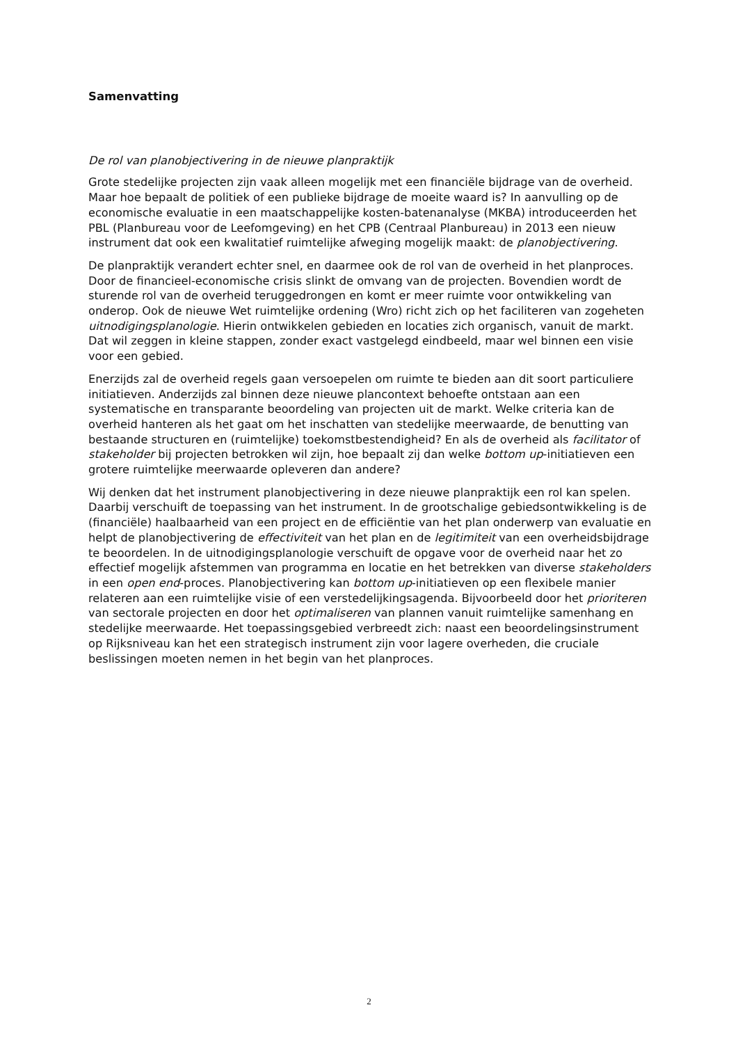Samenvatting
De rol van planobjectivering in de nieuwe planpraktijk
Grote stedelijke projecten zijn vaak alleen mogelijk met een financiële bijdrage van de overheid. Maar hoe bepaalt de politiek of een publieke bijdrage de moeite waard is? In aanvulling op de economische evaluatie in een maatschappelijke kosten-batenanalyse (MKBA) introduceerden het PBL (Planbureau voor de Leefomgeving) en het CPB (Centraal Planbureau) in 2013 een nieuw instrument dat ook een kwalitatief ruimtelijke afweging mogelijk maakt: de planobjectivering.
De planpraktijk verandert echter snel, en daarmee ook de rol van de overheid in het planproces. Door de financieel-economische crisis slinkt de omvang van de projecten. Bovendien wordt de sturende rol van de overheid teruggedrongen en komt er meer ruimte voor ontwikkeling van onderop. Ook de nieuwe Wet ruimtelijke ordening (Wro) richt zich op het faciliteren van zogeheten uitnodigingsplanologie. Hierin ontwikkelen gebieden en locaties zich organisch, vanuit de markt. Dat wil zeggen in kleine stappen, zonder exact vastgelegd eindbeeld, maar wel binnen een visie voor een gebied.
Enerzijds zal de overheid regels gaan versoepelen om ruimte te bieden aan dit soort particuliere initiatieven. Anderzijds zal binnen deze nieuwe plancontext behoefte ontstaan aan een systematische en transparante beoordeling van projecten uit de markt. Welke criteria kan de overheid hanteren als het gaat om het inschatten van stedelijke meerwaarde, de benutting van bestaande structuren en (ruimtelijke) toekomstbestendigheid? En als de overheid als facilitator of stakeholder bij projecten betrokken wil zijn, hoe bepaalt zij dan welke bottom up-initiatieven een grotere ruimtelijke meerwaarde opleveren dan andere?
Wij denken dat het instrument planobjectivering in deze nieuwe planpraktijk een rol kan spelen. Daarbij verschuift de toepassing van het instrument. In de grootschalige gebiedsontwikkeling is de (financiële) haalbaarheid van een project en de efficiëntie van het plan onderwerp van evaluatie en helpt de planobjectivering de effectiviteit van het plan en de legitimiteit van een overheidsbijdrage te beoordelen. In de uitnodigingsplanologie verschuift de opgave voor de overheid naar het zo effectief mogelijk afstemmen van programma en locatie en het betrekken van diverse stakeholders in een open end-proces. Planobjectivering kan bottom up-initiatieven op een flexibele manier relateren aan een ruimtelijke visie of een verstedelijkingsagenda. Bijvoorbeeld door het prioriteren van sectorale projecten en door het optimaliseren van plannen vanuit ruimtelijke samenhang en stedelijke meerwaarde. Het toepassingsgebied verbreedt zich: naast een beoordelingsinstrument op Rijksniveau kan het een strategisch instrument zijn voor lagere overheden, die cruciale beslissingen moeten nemen in het begin van het planproces.
2